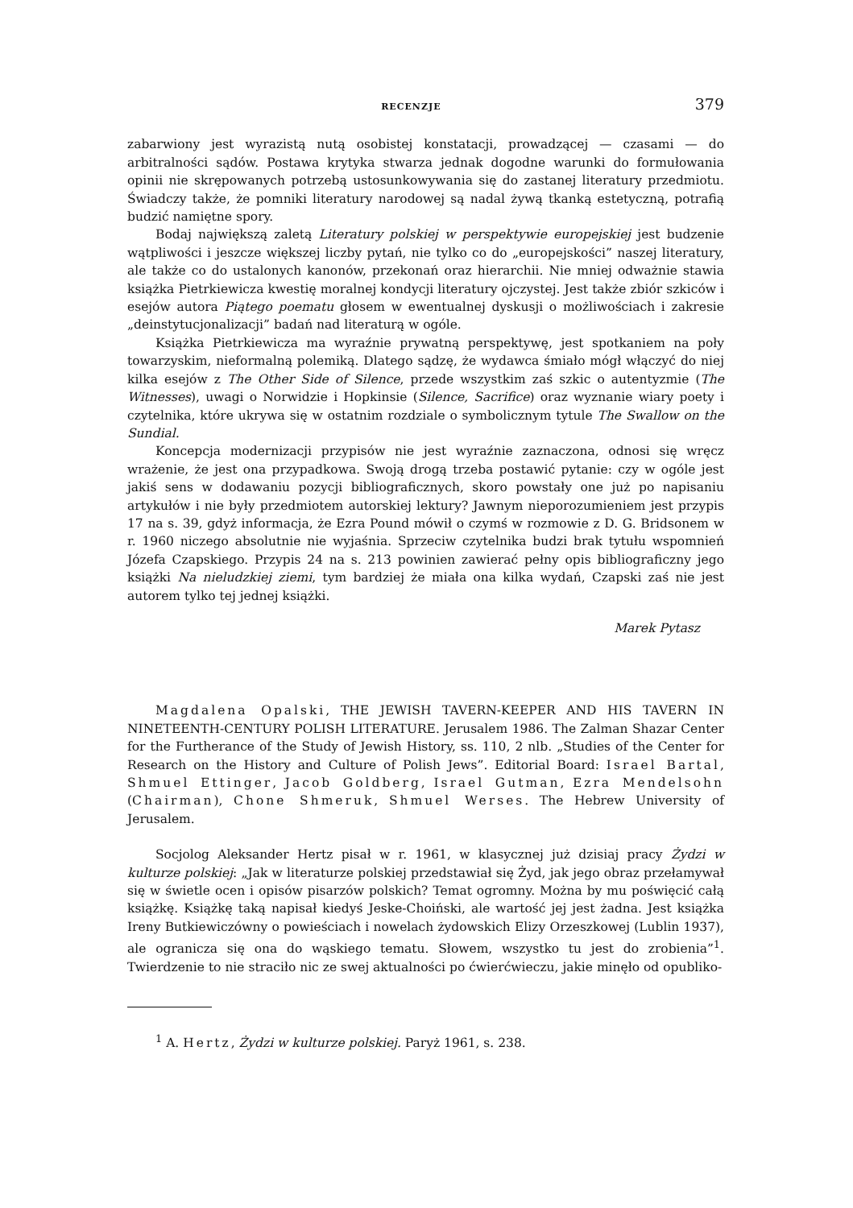RECENZJE 379
zabarwiony jest wyrazistą nutą osobistej konstatacji, prowadzącej — czasami — do arbitralności sądów. Postawa krytyka stwarza jednak dogodne warunki do formułowania opinii nie skrępowanych potrzebą ustosunkowywania się do zastanej literatury przedmiotu. Świadczy także, że pomniki literatury narodowej są nadal żywą tkanką estetyczną, potrafią budzić namiętne spory.
Bodaj największą zaletą Literatury polskiej w perspektywie europejskiej jest budzenie wątpliwości i jeszcze większej liczby pytań, nie tylko co do „europejskości” naszej literatury, ale także co do ustalonych kanonów, przekonań oraz hierarchii. Nie mniej odważnie stawia książka Pietrkiewicza kwestię moralnej kondycji literatury ojczystej. Jest także zbiór szkiców i esejów autora Piątego poematu głosem w ewentualnej dyskusji o możliwościach i zakresie „deinstytucjonalizacji” badań nad literaturą w ogóle.
Książka Pietrkiewicza ma wyraźnie prywatną perspektywę, jest spotkaniem na poły towarzyskim, nieformalną polemiką. Dlatego sądzę, że wydawca śmiało mógł włączyć do niej kilka esejów z The Other Side of Silence, przede wszystkim zaś szkic o autentyzmie (The Witnesses), uwagi o Norwidzie i Hopkinsie (Silence, Sacrifice) oraz wyznanie wiary poety i czytelnika, które ukrywa się w ostatnim rozdziale o symbolicznym tytule The Swallow on the Sundial.
Koncepcja modernizacji przypisów nie jest wyraźnie zaznaczona, odnosi się wręcz wrażenie, że jest ona przypadkowa. Swoją drogą trzeba postawić pytanie: czy w ogóle jest jakiś sens w dodawaniu pozycji bibliograficznych, skoro powstały one już po napisaniu artykułów i nie były przedmiotem autorskiej lektury? Jawnym nieporozumieniem jest przypis 17 na s. 39, gdyż informacja, że Ezra Pound mówił o czymś w rozmowie z D. G. Bridsonem w r. 1960 niczego absolutnie nie wyjaśnia. Sprzeciw czytelnika budzi brak tytułu wspomnień Józefa Czapskiego. Przypis 24 na s. 213 powinien zawierać pełny opis bibliograficzny jego książki Na nieludzkiej ziemi, tym bardziej że miała ona kilka wydań, Czapski zaś nie jest autorem tylko tej jednej książki.
Marek Pytasz
Magdalena Opalski, THE JEWISH TAVERN-KEEPER AND HIS TAVERN IN NINETEENTH-CENTURY POLISH LITERATURE. Jerusalem 1986. The Zalman Shazar Center for the Furtherance of the Study of Jewish History, ss. 110, 2 nlb. „Studies of the Center for Research on the History and Culture of Polish Jews”. Editorial Board: Israel Bartal, Shmuel Ettinger, Jacob Goldberg, Israel Gutman, Ezra Mendelsohn (Chairman), Chone Shmeruk, Shmuel Werses. The Hebrew University of Jerusalem.
Socjolog Aleksander Hertz pisał w r. 1961, w klasycznej już dzisiaj pracy Żydzi w kulturze polskiej: „Jak w literaturze polskiej przedstawiał się Żyd, jak jego obraz przełamywał się w świetle ocen i opisów pisarzów polskich? Temat ogromny. Można by mu poświęcić całą książkę. Książkę taką napisał kiedyś Jeske-Choiński, ale wartość jej jest żadna. Jest książka Ireny Butkiewiczówny o powieściach i nowelach żydowskich Elizy Orzeszkowej (Lublin 1937), ale ogranicza się ona do wąskiego tematu. Słowem, wszystko tu jest do zrobienia”<sup>1</sup>. Twierdzenie to nie straciło nic ze swej aktualności po ćwierćwieczu, jakie minęło od opubliko-
<sup>1</sup> A. Hertz, Żydzi w kulturze polskiej. Paryż 1961, s. 238.